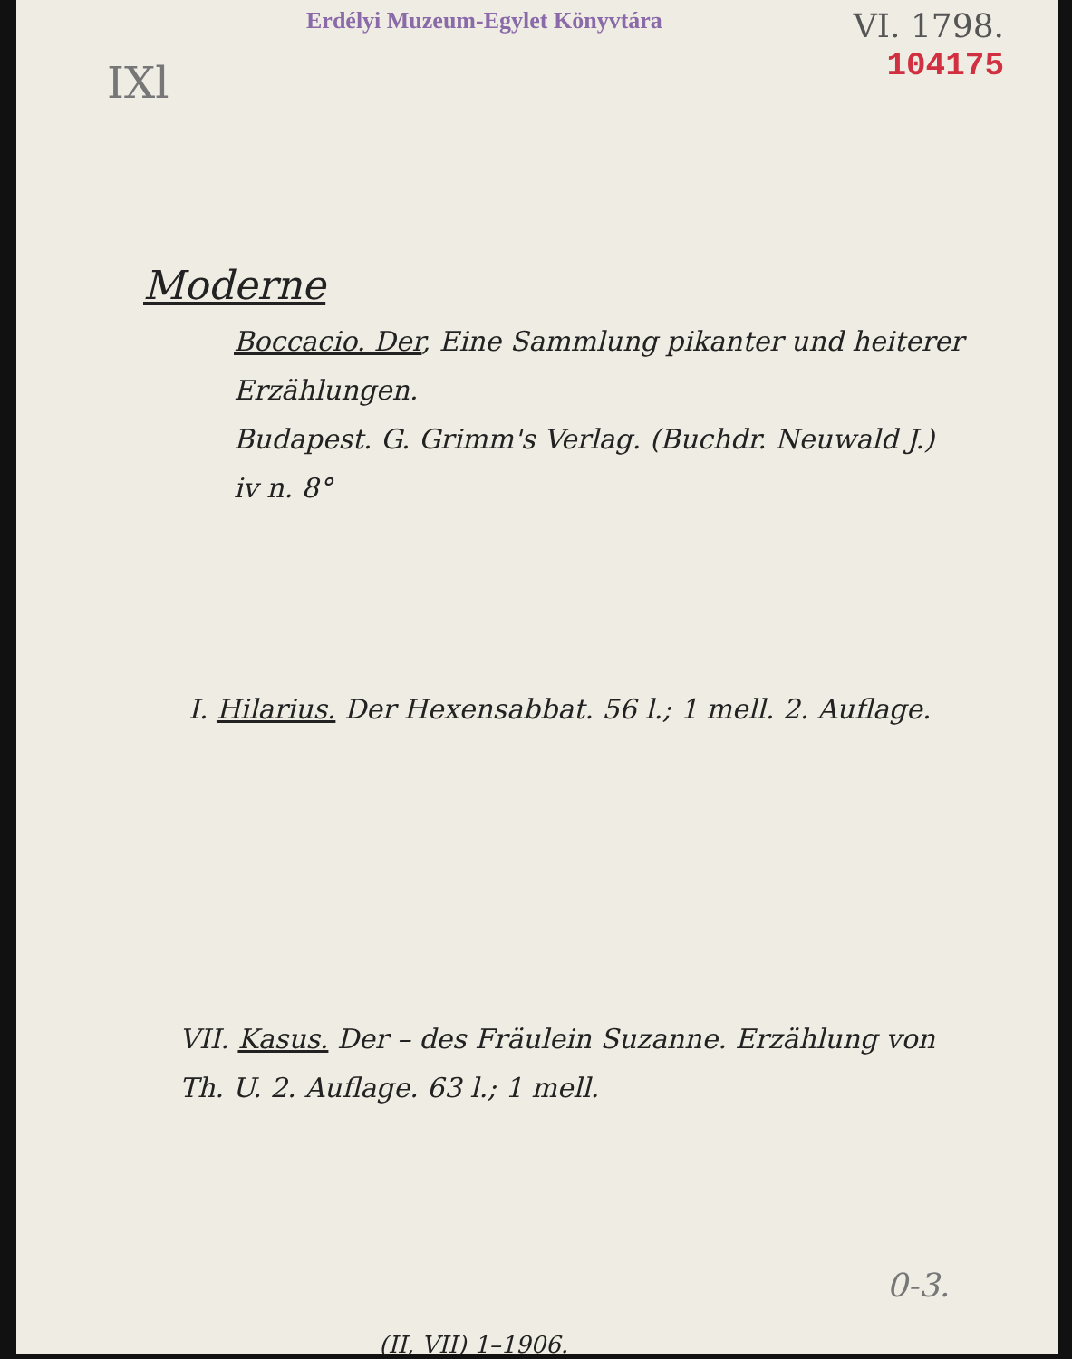Erdélyi Muzeum-Egylet Könyvtára
VI. 1798.
104175
IXl
Moderne
Boccacio. Der, Eine Sammlung pikanter und heiterer Erzählungen.
Budapest. G. Grimm's Verlag. (Buchdr. Neuwald J.)
iv n. 8°
I. Hilarius. Der Hexensabbat. 56 l.; 1 mell. 2. Auflage.
VII. Kasus. Der – des Fräulein Suzanne. Erzählung von Th. U. 2. Auflage. 63 l.; 1 mell.
0-3.
(II, VII) 1–1906.